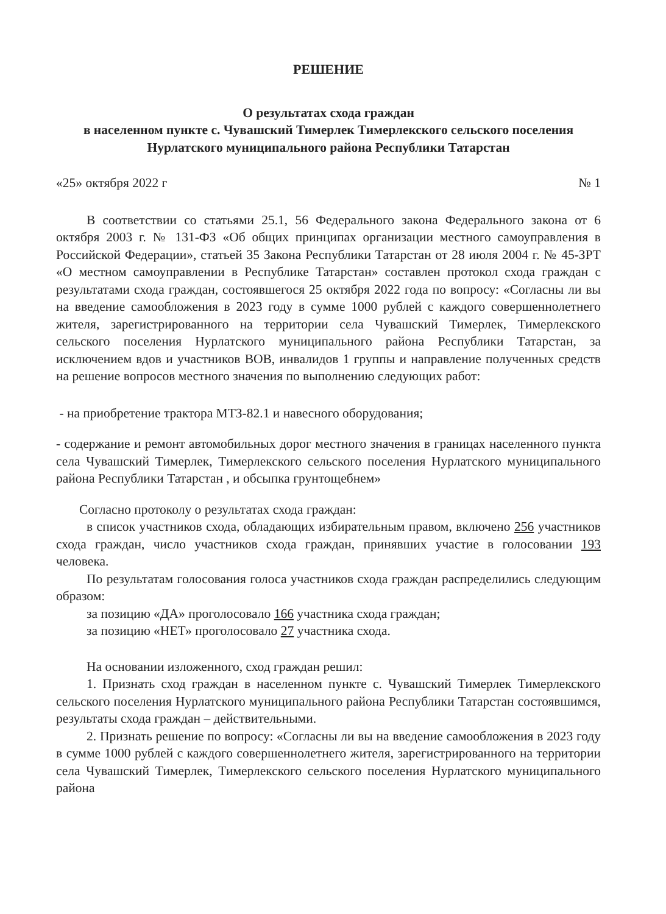РЕШЕНИЕ
О результатах схода граждан
в населенном пункте с. Чувашский Тимерлек Тимерлекского сельского поселения Нурлатского муниципального района Республики Татарстан
«25» октября 2022 г № 1
В соответствии со статьями 25.1, 56 Федерального закона Федерального закона от 6 октября 2003 г. № 131-ФЗ «Об общих принципах организации местного самоуправления в Российской Федерации», статьей 35 Закона Республики Татарстан от 28 июля 2004 г. № 45-ЗРТ «О местном самоуправлении в Республике Татарстан» составлен протокол схода граждан с результатами схода граждан, состоявшегося 25 октября 2022 года по вопросу: «Согласны ли вы на введение самообложения в 2023 году в сумме 1000 рублей с каждого совершеннолетнего жителя, зарегистрированного на территории села Чувашский Тимерлек, Тимерлекского сельского поселения Нурлатского муниципального района Республики Татарстан, за исключением вдов и участников ВОВ, инвалидов 1 группы и направление полученных средств на решение вопросов местного значения по выполнению следующих работ:
- на приобретение трактора МТЗ-82.1 и навесного оборудования;
- содержание и ремонт автомобильных дорог местного значения в границах населенного пункта села Чувашский Тимерлек, Тимерлекского сельского поселения Нурлатского муниципального района Республики Татарстан , и обсыпка грунтощебнем»
Согласно протоколу о результатах схода граждан:
в список участников схода, обладающих избирательным правом, включено 256 участников схода граждан, число участников схода граждан, принявших участие в голосовании 193 человека.
По результатам голосования голоса участников схода граждан распределились следующим образом:
за позицию «ДА» проголосовало 166 участника схода граждан;
за позицию «НЕТ» проголосовало 27 участника схода.
На основании изложенного, сход граждан решил:
1. Признать сход граждан в населенном пункте с. Чувашский Тимерлек Тимерлекского сельского поселения Нурлатского муниципального района Республики Татарстан состоявшимся, результаты схода граждан – действительными.
2. Признать решение по вопросу: «Согласны ли вы на введение самообложения в 2023 году в сумме 1000 рублей с каждого совершеннолетнего жителя, зарегистрированного на территории села Чувашский Тимерлек, Тимерлекского сельского поселения Нурлатского муниципального района